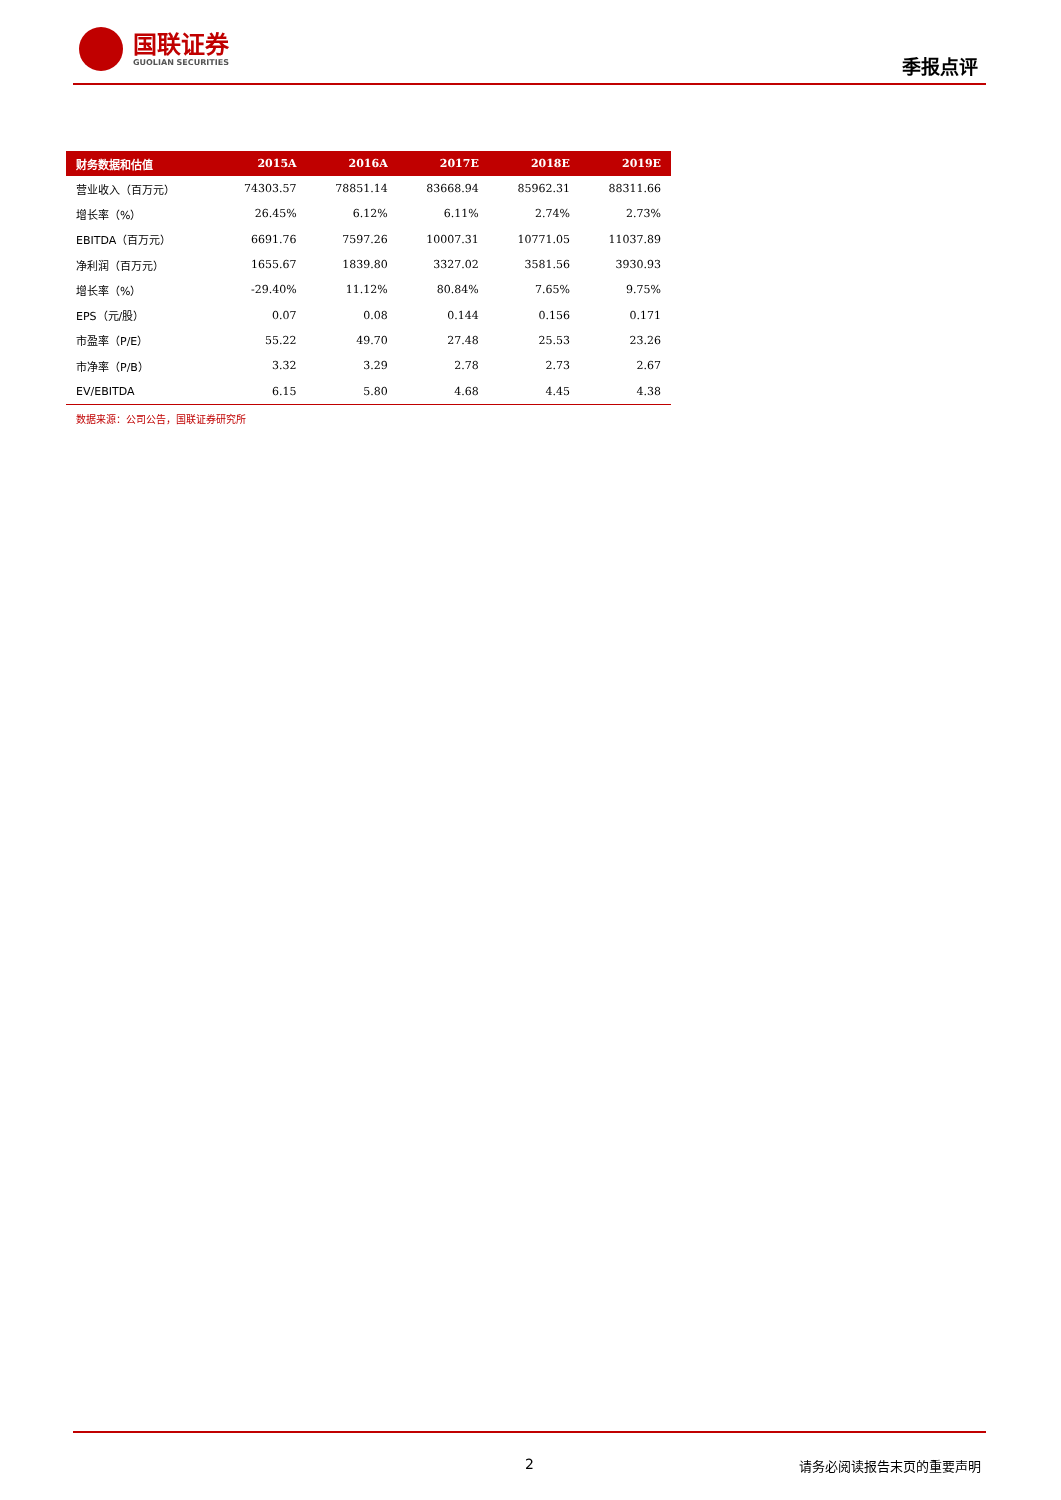国联证券
GUOLIAN SECURITIES
季报点评
| 财务数据和估值 | 2015A | 2016A | 2017E | 2018E | 2019E |
| --- | --- | --- | --- | --- | --- |
| 营业收入（百万元） | 74303.57 | 78851.14 | 83668.94 | 85962.31 | 88311.66 |
| 增长率（%） | 26.45% | 6.12% | 6.11% | 2.74% | 2.73% |
| EBITDA（百万元） | 6691.76 | 7597.26 | 10007.31 | 10771.05 | 11037.89 |
| 净利润（百万元） | 1655.67 | 1839.80 | 3327.02 | 3581.56 | 3930.93 |
| 增长率（%） | -29.40% | 11.12% | 80.84% | 7.65% | 9.75% |
| EPS（元/股） | 0.07 | 0.08 | 0.144 | 0.156 | 0.171 |
| 市盈率（P/E） | 55.22 | 49.70 | 27.48 | 25.53 | 23.26 |
| 市净率（P/B） | 3.32 | 3.29 | 2.78 | 2.73 | 2.67 |
| EV/EBITDA | 6.15 | 5.80 | 4.68 | 4.45 | 4.38 |
数据来源：公司公告，国联证券研究所
2 请务必阅读报告末页的重要声明